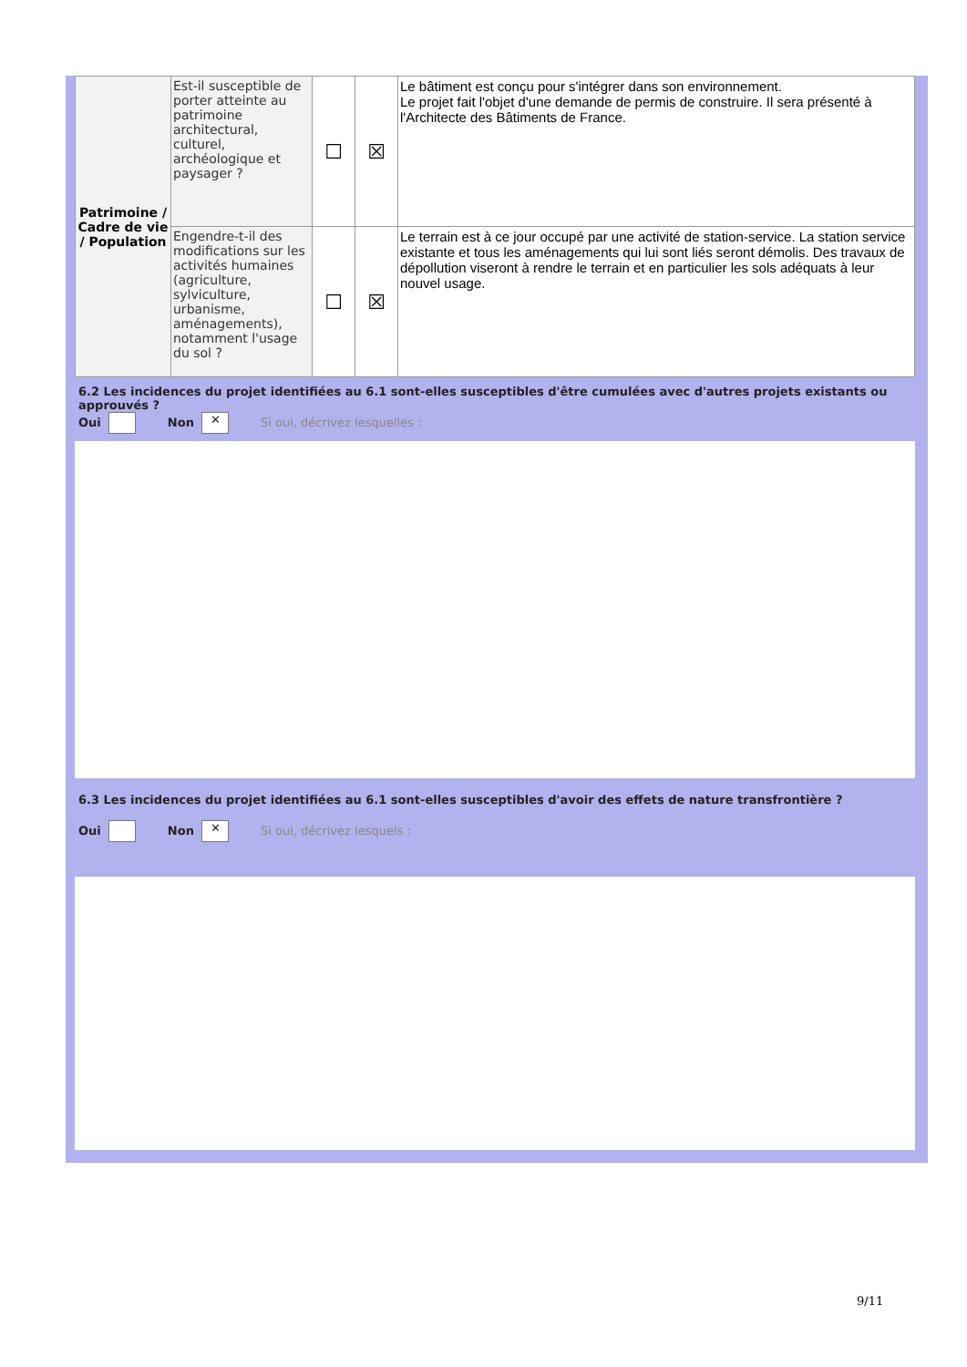| Patrimoine / Cadre de vie / Population | Est-il susceptible de porter atteinte au patrimoine architectural, culturel, archéologique et paysager ? | ☐ | ☒ | Le bâtiment est conçu pour s'intégrer dans son environnement. Le projet fait l'objet d'une demande de permis de construire. Il sera présenté à l'Architecte des Bâtiments de France. |
| | Engendre-t-il des modifications sur les activités humaines (agriculture, sylviculture, urbanisme, aménagements), notamment l'usage du sol ? | ☐ | ☒ | Le terrain est à ce jour occupé par une activité de station-service. La station service existante et tous les aménagements qui lui sont liés seront démolis. Des travaux de dépollution viseront à rendre le terrain et en particulier les sols adéquats à leur nouvel usage. |
6.2 Les incidences du projet identifiées au 6.1 sont-elles susceptibles d'être cumulées avec d'autres projets existants ou approuvés ?
Oui Non ✕ Si oui, décrivez lesquelles :
6.3 Les incidences du projet identifiées au 6.1 sont-elles susceptibles d'avoir des effets de nature transfrontière ?
Oui Non ✕ Si oui, décrivez lesquels :
9/11